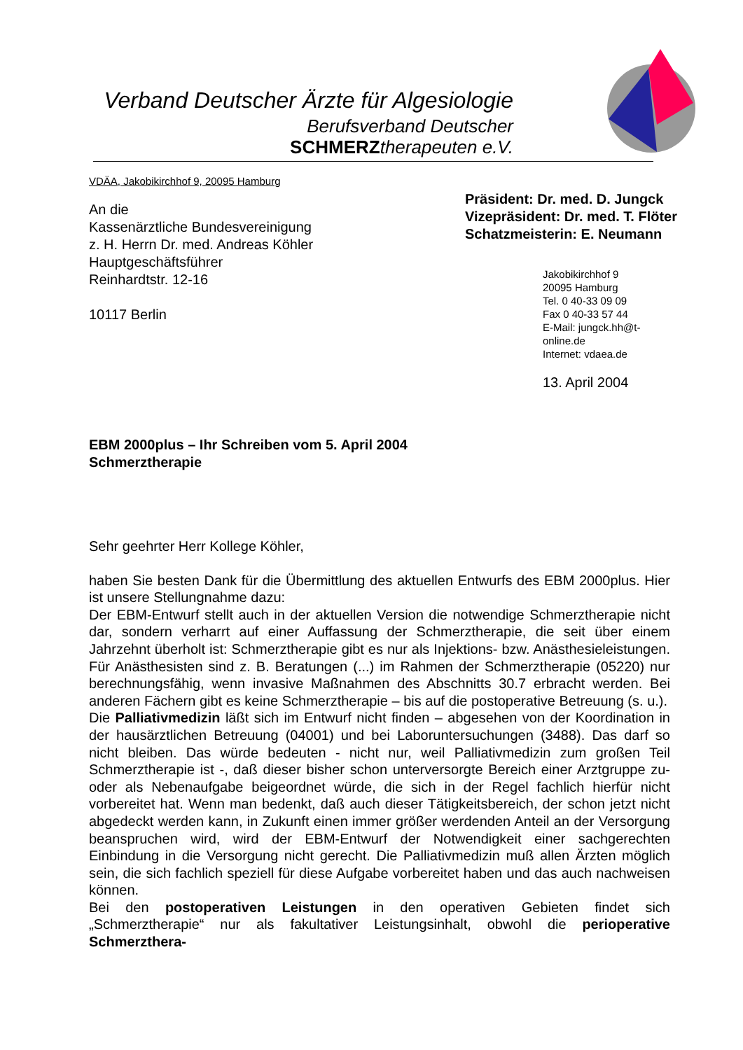Verband Deutscher Ärzte für Algesiologie
Berufsverband Deutscher
SCHMERZ therapeuten e.V.
VDÄA, Jakobikirchhof 9, 20095 Hamburg
An die
Kassenärztliche Bundesvereinigung
z. H. Herrn Dr. med. Andreas Köhler
Hauptgeschäftsführer
Reinhardtstr. 12-16
10117 Berlin
Präsident: Dr. med. D. Jungck
Vizepräsident: Dr. med. T. Flöter
Schatzmeisterin: E. Neumann
Jakobikirchhof 9
20095 Hamburg
Tel. 0 40-33 09 09
Fax 0 40-33 57 44
E-Mail: jungck.hh@t-online.de
Internet: vdaea.de
13. April 2004
EBM 2000plus – Ihr Schreiben vom 5. April 2004
Schmerztherapie
Sehr geehrter Herr Kollege Köhler,
haben Sie besten Dank für die Übermittlung des aktuellen Entwurfs des EBM 2000plus. Hier ist unsere Stellungnahme dazu:
Der EBM-Entwurf stellt auch in der aktuellen Version die notwendige Schmerztherapie nicht dar, sondern verharrt auf einer Auffassung der Schmerztherapie, die seit über einem Jahrzehnt überholt ist: Schmerztherapie gibt es nur als Injektions- bzw. Anästhesieleistungen. Für Anästhesisten sind z. B. Beratungen (...) im Rahmen der Schmerztherapie (05220) nur berechnungsfähig, wenn invasive Maßnahmen des Abschnitts 30.7 erbracht werden. Bei anderen Fächern gibt es keine Schmerztherapie – bis auf die postoperative Betreuung (s. u.).
Die Palliativmedizin läßt sich im Entwurf nicht finden – abgesehen von der Koordination in der hausärztlichen Betreuung (04001) und bei Laboruntersuchungen (3488). Das darf so nicht bleiben. Das würde bedeuten - nicht nur, weil Palliativmedizin zum großen Teil Schmerztherapie ist -, daß dieser bisher schon unterversorgte Bereich einer Arztgruppe zu- oder als Nebenaufgabe beigeordnet würde, die sich in der Regel fachlich hierfür nicht vorbereitet hat. Wenn man bedenkt, daß auch dieser Tätigkeitsbereich, der schon jetzt nicht abgedeckt werden kann, in Zukunft einen immer größer werdenden Anteil an der Versorgung beanspruchen wird, wird der EBM-Entwurf der Notwendigkeit einer sachgerechten Einbindung in die Versorgung nicht gerecht. Die Palliativmedizin muß allen Ärzten möglich sein, die sich fachlich speziell für diese Aufgabe vorbereitet haben und das auch nachweisen können.
Bei den postoperativen Leistungen in den operativen Gebieten findet sich „Schmerztherapie“ nur als fakultativer Leistungsinhalt, obwohl die perioperative Schmerzthera-